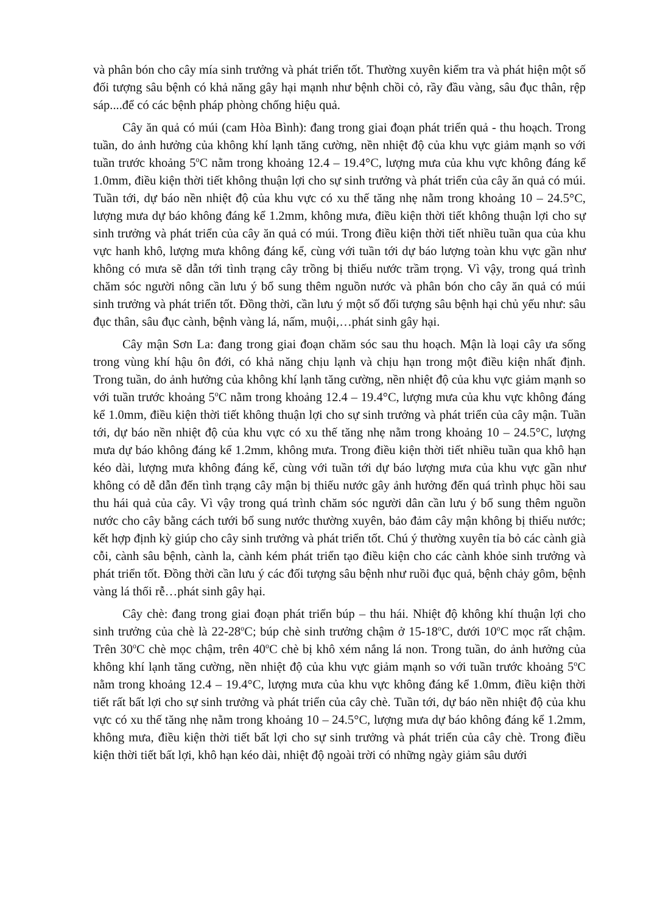và phân bón cho cây mía sinh trưởng và phát triển tốt. Thường xuyên kiểm tra và phát hiện một số đối tượng sâu bệnh có khả năng gây hại mạnh như bệnh chồi cỏ, rầy đầu vàng, sâu đục thân, rệp sáp....để có các bệnh pháp phòng chống hiệu quả.
Cây ăn quả có múi (cam Hòa Bình): đang trong giai đoạn phát triển quả - thu hoạch. Trong tuần, do ảnh hưởng của không khí lạnh tăng cường, nền nhiệt độ của khu vực giảm mạnh so với tuần trước khoảng 5<sup>o</sup>C nằm trong khoảng 12.4 – 19.4°C, lượng mưa của khu vực không đáng kể 1.0mm, điều kiện thời tiết không thuận lợi cho sự sinh trưởng và phát triển của cây ăn quả có múi. Tuần tới, dự báo nền nhiệt độ của khu vực có xu thế tăng nhẹ nằm trong khoảng 10 – 24.5°C, lượng mưa dự báo không đáng kể 1.2mm, không mưa, điều kiện thời tiết không thuận lợi cho sự sinh trưởng và phát triển của cây ăn quả có múi. Trong điều kiện thời tiết nhiều tuần qua của khu vực hanh khô, lượng mưa không đáng kể, cùng với tuần tới dự báo lượng toàn khu vực gần như không có mưa sẽ dẫn tới tình trạng cây trồng bị thiếu nước trầm trọng. Vì vậy, trong quá trình chăm sóc người nông cần lưu ý bổ sung thêm nguồn nước và phân bón cho cây ăn quả có múi sinh trưởng và phát triển tốt. Đồng thời, cần lưu ý một số đối tượng sâu bệnh hại chủ yếu như: sâu đục thân, sâu đục cành, bệnh vàng lá, nấm, muội,…phát sinh gây hại.
Cây mận Sơn La: đang trong giai đoạn chăm sóc sau thu hoạch. Mận là loại cây ưa sống trong vùng khí hậu ôn đới, có khả năng chịu lạnh và chịu hạn trong một điều kiện nhất định. Trong tuần, do ảnh hưởng của không khí lạnh tăng cường, nền nhiệt độ của khu vực giảm mạnh so với tuần trước khoảng 5<sup>o</sup>C nằm trong khoảng 12.4 – 19.4°C, lượng mưa của khu vực không đáng kể 1.0mm, điều kiện thời tiết không thuận lợi cho sự sinh trưởng và phát triển của cây mận. Tuần tới, dự báo nền nhiệt độ của khu vực có xu thế tăng nhẹ nằm trong khoảng 10 – 24.5°C, lượng mưa dự báo không đáng kể 1.2mm, không mưa. Trong điều kiện thời tiết nhiều tuần qua khô hạn kéo dài, lượng mưa không đáng kể, cùng với tuần tới dự báo lượng mưa của khu vực gần như không có dễ dẫn đến tình trạng cây mận bị thiếu nước gây ảnh hưởng đến quá trình phục hồi sau thu hái quả của cây. Vì vậy trong quá trình chăm sóc người dân cần lưu ý bổ sung thêm nguồn nước cho cây bằng cách tưới bổ sung nước thường xuyên, bảo đảm cây mận không bị thiếu nước; kết hợp định kỳ giúp cho cây sinh trưởng và phát triển tốt. Chú ý thường xuyên tỉa bỏ các cành già cỗi, cành sâu bệnh, cành la, cành kém phát triển tạo điều kiện cho các cành khỏe sinh trưởng và phát triển tốt. Đồng thời cần lưu ý các đối tượng sâu bệnh như ruồi đục quả, bệnh chảy gôm, bệnh vàng lá thối rễ…phát sinh gây hại.
Cây chè: đang trong giai đoạn phát triển búp – thu hái. Nhiệt độ không khí thuận lợi cho sinh trưởng của chè là 22-28<sup>o</sup>C; búp chè sinh trưởng chậm ở 15-18<sup>o</sup>C, dưới 10<sup>o</sup>C mọc rất chậm. Trên 30<sup>o</sup>C chè mọc chậm, trên 40<sup>o</sup>C chè bị khô xém nắng lá non. Trong tuần, do ảnh hưởng của không khí lạnh tăng cường, nền nhiệt độ của khu vực giảm mạnh so với tuần trước khoảng 5<sup>o</sup>C nằm trong khoảng 12.4 – 19.4°C, lượng mưa của khu vực không đáng kể 1.0mm, điều kiện thời tiết rất bất lợi cho sự sinh trưởng và phát triển của cây chè. Tuần tới, dự báo nền nhiệt độ của khu vực có xu thế tăng nhẹ nằm trong khoảng 10 – 24.5°C, lượng mưa dự báo không đáng kể 1.2mm, không mưa, điều kiện thời tiết bất lợi cho sự sinh trưởng và phát triển của cây chè. Trong điều kiện thời tiết bất lợi, khô hạn kéo dài, nhiệt độ ngoài trời có những ngày giảm sâu dưới